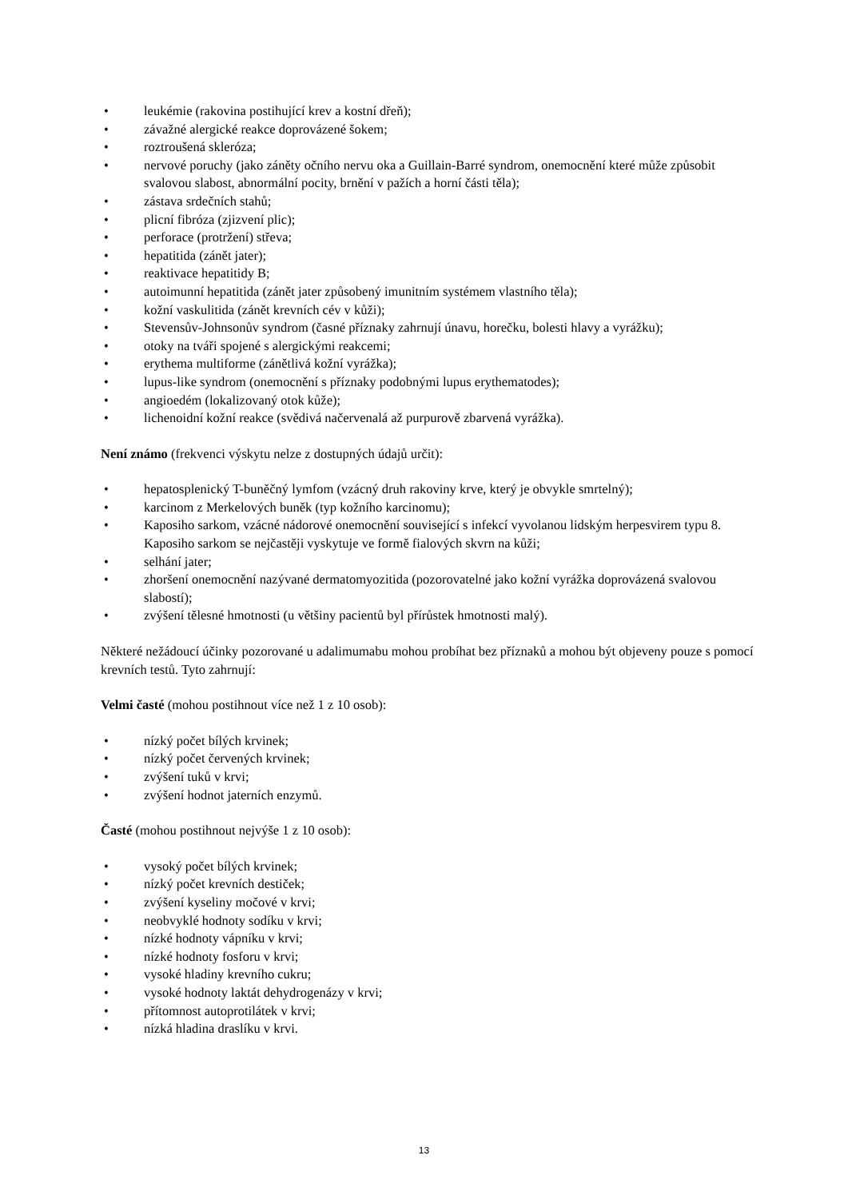• leukémie (rakovina postihující krev a kostní dřeň);
• závažné alergické reakce doprovázené šokem;
• roztroušená skleróza;
• nervové poruchy (jako záněty očního nervu oka a Guillain-Barré syndrom, onemocnění které může způsobit svalovou slabost, abnormální pocity, brnění v pažích a horní části těla);
• zástava srdečních stahů;
• plicní fibróza (zjizvení plic);
• perforace (protržení) střeva;
• hepatitida (zánět jater);
• reaktivace hepatitidy B;
• autoimunní hepatitida (zánět jater způsobený imunitním systémem vlastního těla);
• kožní vaskulitida (zánět krevních cév v kůži);
• Stevensův-Johnsonův syndrom (časné příznaky zahrnují únavu, horečku, bolesti hlavy a vyrážku);
• otoky na tváři spojené s alergickými reakcemi;
• erythema multiforme (zánětlivá kožní vyrážka);
• lupus-like syndrom (onemocnění s příznaky podobnými lupus erythematodes);
• angioedém (lokalizovaný otok kůže);
• lichenoidní kožní reakce (svědivá načervenalá až purpurově zbarvená vyrážka).
Není známo (frekvenci výskytu nelze z dostupných údajů určit):
• hepatosplenický T-buněčný lymfom (vzácný druh rakoviny krve, který je obvykle smrtelný);
• karcinom z Merkelových buněk (typ kožního karcinomu);
• Kaposiho sarkom, vzácné nádorové onemocnění související s infekcí vyvolanou lidským herpesvirem typu 8. Kaposiho sarkom se nejčastěji vyskytuje ve formě fialových skvrn na kůži;
• selhání jater;
• zhoršení onemocnění nazývané dermatomyozitida (pozorovatelné jako kožní vyrážka doprovázená svalovou slabostí);
• zvýšení tělesné hmotnosti (u většiny pacientů byl přírůstek hmotnosti malý).
Některé nežádoucí účinky pozorované u adalimumabu mohou probíhat bez příznaků a mohou být objeveny pouze s pomocí krevních testů. Tyto zahrnují:
Velmi časté (mohou postihnout více než 1 z 10 osob):
• nízký počet bílých krvinek;
• nízký počet červených krvinek;
• zvýšení tuků v krvi;
• zvýšení hodnot jaterních enzymů.
Časté (mohou postihnout nejvýše 1 z 10 osob):
• vysoký počet bílých krvinek;
• nízký počet krevních destiček;
• zvýšení kyseliny močové v krvi;
• neobvyklé hodnoty sodíku v krvi;
• nízké hodnoty vápníku v krvi;
• nízké hodnoty fosforu v krvi;
• vysoké hladiny krevního cukru;
• vysoké hodnoty laktát dehydrogenázy v krvi;
• přítomnost autoprotilátek v krvi;
• nízká hladina draslíku v krvi.
13